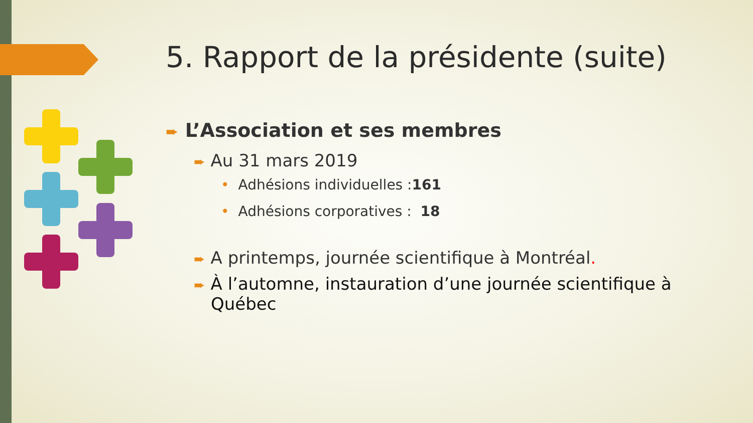5. Rapport de la présidente (suite)
➨ L’Association et ses membres
➨ Au 31 mars 2019
• Adhésions individuelles :161
• Adhésions corporatives : 18
➨ A printemps, journée scientifique à Montréal.
➨ À l’automne, instauration d’une journée scientifique à Québec